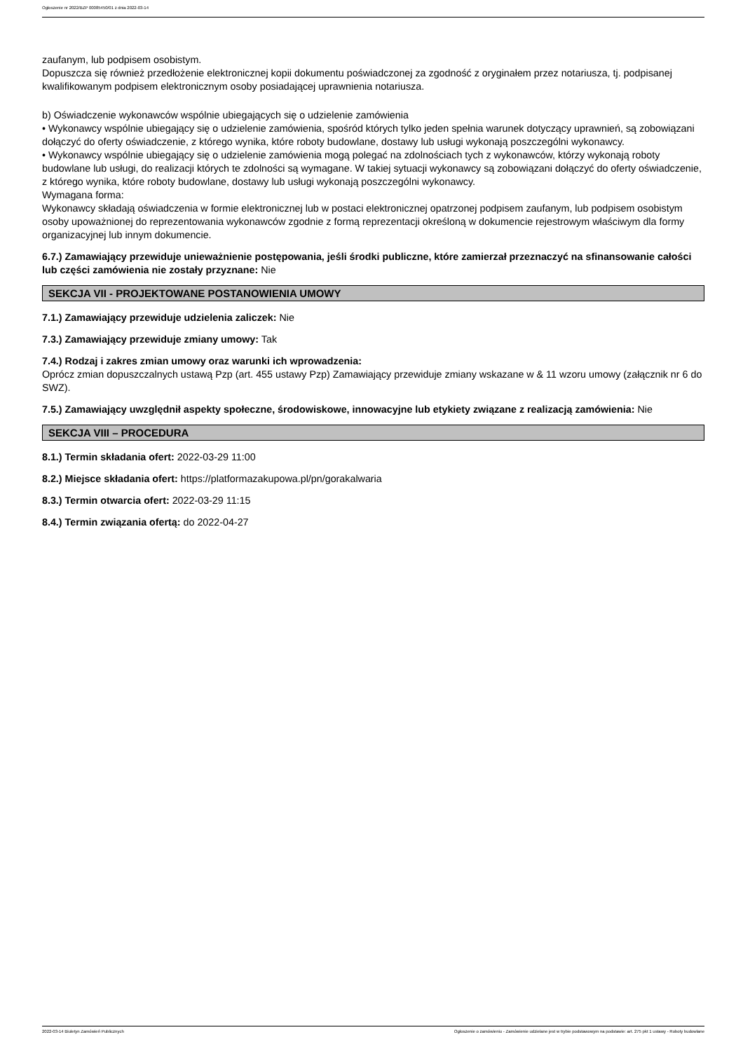Ogłoszenie nr 2022/BZP 00085450/01 z dnia 2022-03-14
zaufanym, lub podpisem osobistym.
Dopuszcza się również przedłożenie elektronicznej kopii dokumentu poświadczonej za zgodność z oryginałem przez notariusza, tj. podpisanej kwalifikowanym podpisem elektronicznym osoby posiadającej uprawnienia notariusza.
b) Oświadczenie wykonawców wspólnie ubiegających się o udzielenie zamówienia
• Wykonawcy wspólnie ubiegający się o udzielenie zamówienia, spośród których tylko jeden spełnia warunek dotyczący uprawnień, są zobowiązani dołączyć do oferty oświadczenie, z którego wynika, które roboty budowlane, dostawy lub usługi wykonają poszczególni wykonawcy.
• Wykonawcy wspólnie ubiegający się o udzielenie zamówienia mogą polegać na zdolnościach tych z wykonawców, którzy wykonają roboty budowlane lub usługi, do realizacji których te zdolności są wymagane. W takiej sytuacji wykonawcy są zobowiązani dołączyć do oferty oświadczenie, z którego wynika, które roboty budowlane, dostawy lub usługi wykonają poszczególni wykonawcy.
Wymagana forma:
Wykonawcy składają oświadczenia w formie elektronicznej lub w postaci elektronicznej opatrzonej podpisem zaufanym, lub podpisem osobistym osoby upoważnionej do reprezentowania wykonawców zgodnie z formą reprezentacji określoną w dokumencie rejestrowym właściwym dla formy organizacyjnej lub innym dokumencie.
6.7.) Zamawiający przewiduje unieważnienie postępowania, jeśli środki publiczne, które zamierzał przeznaczyć na sfinansowanie całości lub części zamówienia nie zostały przyznane: Nie
SEKCJA VII - PROJEKTOWANE POSTANOWIENIA UMOWY
7.1.) Zamawiający przewiduje udzielenia zaliczek: Nie
7.3.) Zamawiający przewiduje zmiany umowy: Tak
7.4.) Rodzaj i zakres zmian umowy oraz warunki ich wprowadzenia:
Oprócz zmian dopuszczalnych ustawą Pzp (art. 455 ustawy Pzp) Zamawiający przewiduje zmiany wskazane w & 11 wzoru umowy (załącznik nr 6 do SWZ).
7.5.) Zamawiający uwzględnił aspekty społeczne, środowiskowe, innowacyjne lub etykiety związane z realizacją zamówienia: Nie
SEKCJA VIII – PROCEDURA
8.1.) Termin składania ofert: 2022-03-29 11:00
8.2.) Miejsce składania ofert: https://platformazakupowa.pl/pn/gorakalwaria
8.3.) Termin otwarcia ofert: 2022-03-29 11:15
8.4.) Termin związania ofertą: do 2022-04-27
2022-03-14 Biuletyn Zamówień Publicznych Ogłoszenie o zamówieniu - Zamówienie udzielane jest w trybie podstawowym na podstawie: art. 275 pkt 1 ustawy - Roboty budowlane